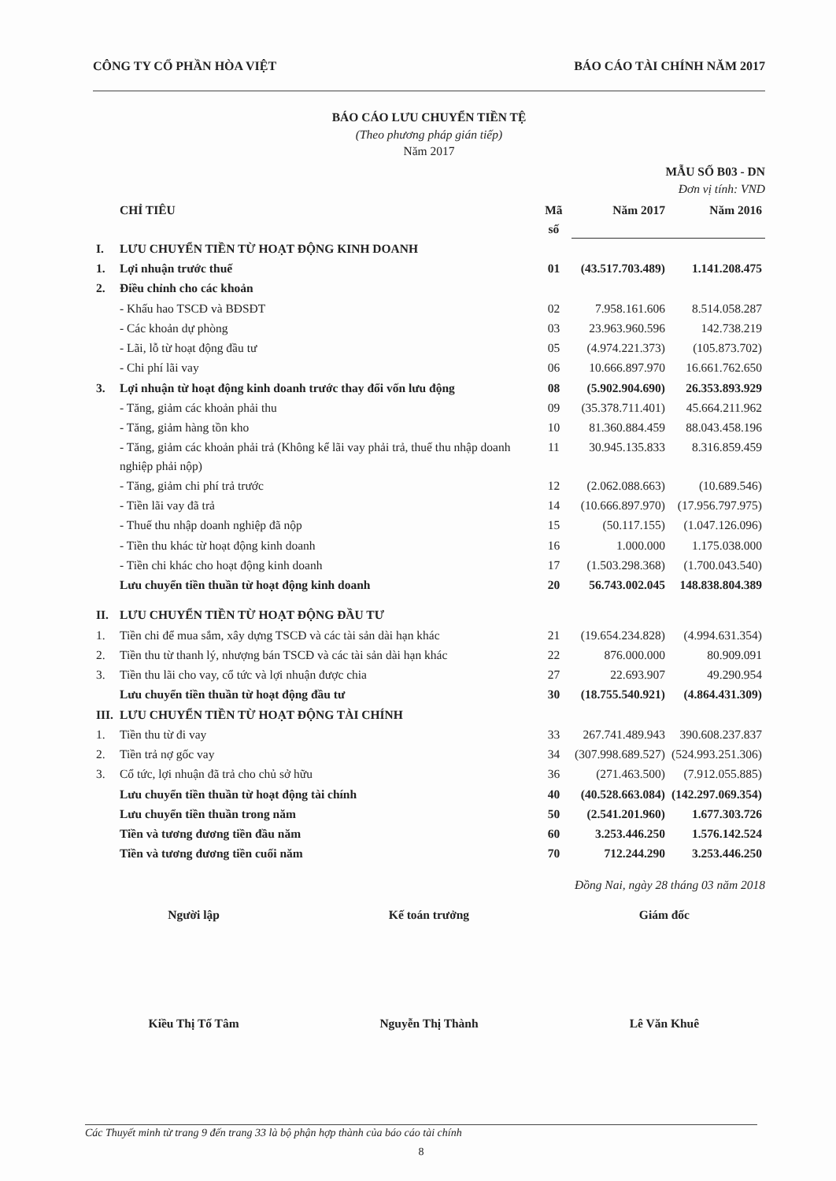CÔNG TY CỔ PHẦN HÒA VIỆT BÁO CÁO TÀI CHÍNH NĂM 2017
BÁO CÁO LƯU CHUYỂN TIỀN TỆ
(Theo phương pháp gián tiếp)
Năm 2017
MẪU SỐ B03 - DN
Đơn vị tính: VND
| | CHỈ TIÊU | Mã số | Năm 2017 | Năm 2016 |
| --- | --- | --- | --- | --- |
| I. | LƯU CHUYỂN TIỀN TỪ HOẠT ĐỘNG KINH DOANH | | | |
| 1. | Lợi nhuận trước thuế | 01 | (43.517.703.489) | 1.141.208.475 |
| 2. | Điều chỉnh cho các khoản | | | |
| | - Khấu hao TSCĐ và BĐSĐT | 02 | 7.958.161.606 | 8.514.058.287 |
| | - Các khoản dự phòng | 03 | 23.963.960.596 | 142.738.219 |
| | - Lãi, lỗ từ hoạt động đầu tư | 05 | (4.974.221.373) | (105.873.702) |
| | - Chi phí lãi vay | 06 | 10.666.897.970 | 16.661.762.650 |
| 3. | Lợi nhuận từ hoạt động kinh doanh trước thay đổi vốn lưu động | 08 | (5.902.904.690) | 26.353.893.929 |
| | - Tăng, giảm các khoản phải thu | 09 | (35.378.711.401) | 45.664.211.962 |
| | - Tăng, giảm hàng tồn kho | 10 | 81.360.884.459 | 88.043.458.196 |
| | - Tăng, giảm các khoản phải trả (Không kể lãi vay phải trả, thuế thu nhập doanh nghiệp phải nộp) | 11 | 30.945.135.833 | 8.316.859.459 |
| | - Tăng, giảm chi phí trả trước | 12 | (2.062.088.663) | (10.689.546) |
| | - Tiền lãi vay đã trả | 14 | (10.666.897.970) | (17.956.797.975) |
| | - Thuế thu nhập doanh nghiệp đã nộp | 15 | (50.117.155) | (1.047.126.096) |
| | - Tiền thu khác từ hoạt động kinh doanh | 16 | 1.000.000 | 1.175.038.000 |
| | - Tiền chi khác cho hoạt động kinh doanh | 17 | (1.503.298.368) | (1.700.043.540) |
| | Lưu chuyển tiền thuần từ hoạt động kinh doanh | 20 | 56.743.002.045 | 148.838.804.389 |
| II. | LƯU CHUYỂN TIỀN TỪ HOẠT ĐỘNG ĐẦU TƯ | | | |
| 1. | Tiền chi để mua sắm, xây dựng TSCĐ và các tài sản dài hạn khác | 21 | (19.654.234.828) | (4.994.631.354) |
| 2. | Tiền thu từ thanh lý, nhượng bán TSCĐ và các tài sản dài hạn khác | 22 | 876.000.000 | 80.909.091 |
| 3. | Tiền thu lãi cho vay, cổ tức và lợi nhuận được chia | 27 | 22.693.907 | 49.290.954 |
| | Lưu chuyển tiền thuần từ hoạt động đầu tư | 30 | (18.755.540.921) | (4.864.431.309) |
| III. | LƯU CHUYỂN TIỀN TỪ HOẠT ĐỘNG TÀI CHÍNH | | | |
| 1. | Tiền thu từ đi vay | 33 | 267.741.489.943 | 390.608.237.837 |
| 2. | Tiền trả nợ gốc vay | 34 | (307.998.689.527) | (524.993.251.306) |
| 3. | Cổ tức, lợi nhuận đã trả cho chủ sở hữu | 36 | (271.463.500) | (7.912.055.885) |
| | Lưu chuyển tiền thuần từ hoạt động tài chính | 40 | (40.528.663.084) | (142.297.069.354) |
| | Lưu chuyển tiền thuần trong năm | 50 | (2.541.201.960) | 1.677.303.726 |
| | Tiền và tương đương tiền đầu năm | 60 | 3.253.446.250 | 1.576.142.524 |
| | Tiền và tương đương tiền cuối năm | 70 | 712.244.290 | 3.253.446.250 |
Đồng Nai, ngày 28 tháng 03 năm 2018
Người lập Kế toán trưởng Giám đốc
Kiều Thị Tố Tâm Nguyễn Thị Thành Lê Văn Khuê
Các Thuyết minh từ trang 9 đến trang 33 là bộ phận hợp thành của báo cáo tài chính
8